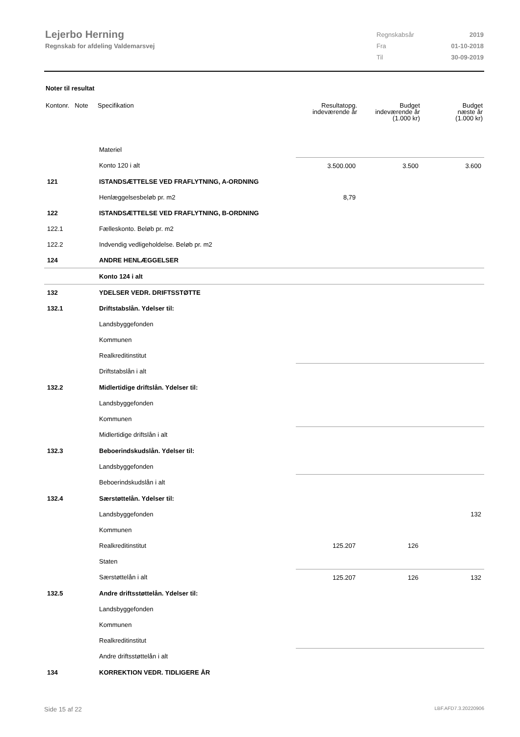Lejerbo Herning
Regnskab for afdeling Valdemarsvej
| Regnskabsår | 2019 |
| Fra | 01-10-2018 |
| Til | 30-09-2019 |
Noter til resultat
| Kontonr. Note | Specifikation | Resultatopg. indeværende år | Budget indeværende år (1.000 kr) | Budget næste år (1.000 kr) |
| --- | --- | --- | --- | --- |
| | Materiel | | | |
| | Konto 120 i alt | 3.500.000 | 3.500 | 3.600 |
| 121 | ISTANDSÆTTELSE VED FRAFLYTNING, A-ORDNING | | | |
| | Henlæggelsesbeløb pr. m2 | 8,79 | | |
| 122 | ISTANDSÆTTELSE VED FRAFLYTNING, B-ORDNING | | | |
| 122.1 | Fælleskonto. Beløb pr. m2 | | | |
| 122.2 | Indvendig vedligeholdelse. Beløb pr. m2 | | | |
| 124 | ANDRE HENLÆGGELSER | | | |
| | Konto 124 i alt | | | |
| 132 | YDELSER VEDR. DRIFTSSTØTTE | | | |
| 132.1 | Driftstabslån. Ydelser til: | | | |
| | Landsbyggefonden | | | |
| | Kommunen | | | |
| | Realkreditinstitut | | | |
| | Driftstabslån i alt | | | |
| 132.2 | Midlertidige driftslån. Ydelser til: | | | |
| | Landsbyggefonden | | | |
| | Kommunen | | | |
| | Midlertidige driftslån i alt | | | |
| 132.3 | Beboerindskudslån. Ydelser til: | | | |
| | Landsbyggefonden | | | |
| | Beboerindskudslån i alt | | | |
| 132.4 | Særstøttelån. Ydelser til: | | | |
| | Landsbyggefonden | | | 132 |
| | Kommunen | | | |
| | Realkreditinstitut | 125.207 | 126 | |
| | Staten | | | |
| | Særstøttelån i alt | 125.207 | 126 | 132 |
| 132.5 | Andre driftsstøttelån. Ydelser til: | | | |
| | Landsbyggefonden | | | |
| | Kommunen | | | |
| | Realkreditinstitut | | | |
| | Andre driftsstøttelån i alt | | | |
| 134 | KORREKTION VEDR. TIDLIGERE ÅR | | | |
Side 15 af 22 LBF.AFD7.3.20220906